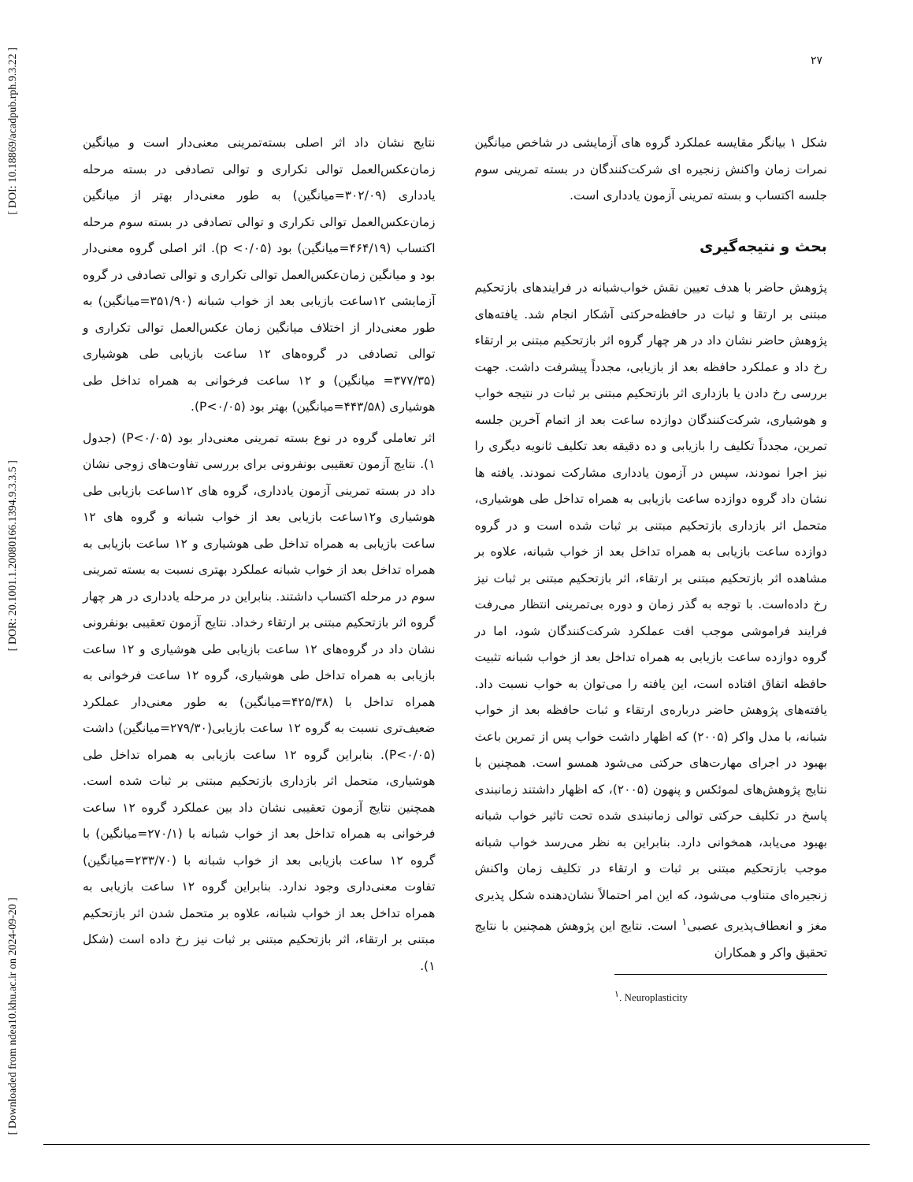[ DOI: 10.18869/acadpub.rph.9.3.22 ]
[ DOR: 20.1001.1.20080166.1394.9.3.3.5 ]
[ Downloaded from ndea10.khu.ac.ir on 2024-09-20 ]
۲۷
نتایج نشان داد اثر اصلی بسته‌تمرینی معنی‌دار است و میانگین زمان‌عکس‌العمل توالی تکراری و توالی تصادفی در بسته مرحله یادداری (۳۰۲/۰۹=میانگین) به طور معنی‌دار بهتر از میانگین زمان‌عکس‌العمل توالی تکراری و توالی تصادفی در بسته سوم مرحله اکتساب (۴۶۴/۱۹=میانگین) بود (p <۰/۰۵). اثر اصلی گروه معنی‌دار بود و میانگین زمان‌عکس‌العمل توالی تکراری و توالی تصادفی در گروه آزمایشی ۱۲ساعت بازیابی بعد از خواب شبانه (۳۵۱/۹۰=میانگین) به طور معنی‌دار از اختلاف میانگین زمان عکس‌العمل توالی تکراری و توالی تصادفی در گروه‌های ۱۲ ساعت بازیابی طی هوشیاری (۳۷۷/۳۵= میانگین) و ۱۲ ساعت فرخوانی به همراه تداخل طی هوشیاری (۴۴۳/۵۸=میانگین) بهتر بود (P<۰/۰۵).
اثر تعاملی گروه در نوع بسته تمرینی معنی‌دار بود (P<۰/۰۵) (جدول ۱). نتایج آزمون تعقیبی بونفرونی برای بررسی تفاوت‌های زوجی نشان داد در بسته تمرینی آزمون یادداری، گروه های ۱۲ساعت بازیابی طی هوشیاری و۱۲ساعت بازیابی بعد از خواب شبانه و گروه های ۱۲ ساعت بازیابی به همراه تداخل طی هوشیاری و ۱۲ ساعت بازیابی به همراه تداخل بعد از خواب شبانه عملکرد بهتری نسبت به بسته تمرینی سوم در مرحله اکتساب داشتند. بنابراین در مرحله یادداری در هر چهار گروه اثر بازتحکیم مبتنی بر ارتقاء رخداد. نتایج آزمون تعقیبی بونفرونی نشان داد در گروه‌های ۱۲ ساعت بازیابی طی هوشیاری و ۱۲ ساعت بازیابی به همراه تداخل طی هوشیاری، گروه ۱۲ ساعت فرخوانی به همراه تداخل با (۴۲۵/۳۸=میانگین) به طور معنی‌دار عملکرد ضعیف‌تری نسبت به گروه ۱۲ ساعت بازیابی(۲۷۹/۳۰=میانگین) داشت (P<۰/۰۵). بنابراین گروه ۱۲ ساعت بازیابی به همراه تداخل طی هوشیاری، متحمل اثر بازداری بازتحکیم مبتنی بر ثبات شده است. همچنین نتایج آزمون تعقیبی نشان داد بین عملکرد گروه ۱۲ ساعت فرخوانی به همراه تداخل بعد از خواب شبانه با (۲۷۰/۱=میانگین) با گروه ۱۲ ساعت بازیابی بعد از خواب شبانه با (۲۳۳/۷۰=میانگین) تفاوت معنی‌داری وجود ندارد. بنابراین گروه ۱۲ ساعت بازیابی به همراه تداخل بعد از خواب شبانه، علاوه بر متحمل شدن اثر بازتحکیم مبتنی بر ارتقاء، اثر بازتحکیم مبتنی بر ثبات نیز رخ داده است (شکل ۱).
شکل ۱ بیانگر مقایسه عملکرد گروه های آزمایشی در شاخص میانگین نمرات زمان واکنش زنجیره ای شرکت‌کنندگان در بسته تمرینی سوم جلسه اکتساب و بسته تمرینی آزمون یادداری است.
بحث و نتیجه‌گیری
پژوهش حاضر با هدف تعیین نقش خواب‌شبانه در فرایندهای بازتحکیم مبتنی بر ارتقا و ثبات در حافظه‌حرکتی آشکار انجام شد. یافته‌های پژوهش حاضر نشان داد در هر چهار گروه اثر بازتحکیم مبتنی بر ارتقاء رخ داد و عملکرد حافظه بعد از بازیابی، مجدداً پیشرفت داشت. جهت بررسی رخ دادن یا بازداری اثر بازتحکیم مبتنی بر ثبات در نتیجه خواب و هوشیاری، شرکت‌کنندگان دوازده ساعت بعد از اتمام آخرین جلسه تمرین، مجدداً تکلیف را بازیابی و ده دقیقه بعد تکلیف ثانویه دیگری را نیز اجرا نمودند، سپس در آزمون یادداری مشارکت نمودند. یافته ها نشان داد گروه دوازده ساعت بازیابی به همراه تداخل طی هوشیاری، متحمل اثر بازداری بازتحکیم مبتنی بر ثبات شده است و در گروه دوازده ساعت بازیابی به همراه تداخل بعد از خواب شبانه، علاوه بر مشاهده اثر بازتحکیم مبتنی بر ارتقاء، اثر بازتحکیم مبتنی بر ثبات نیز رخ داده‌است. با توجه به گذر زمان و دوره بی‌تمرینی انتظار می‌رفت فرایند فراموشی موجب افت عملکرد شرکت‌کنندگان شود، اما در گروه دوازده ساعت بازیابی به همراه تداخل بعد از خواب شبانه تثبیت حافظه اتفاق افتاده است، این یافته را می‌توان به خواب نسبت داد. یافته‌های پژوهش حاضر درباره‌ی ارتقاء و ثبات حافظه بعد از خواب شبانه، با مدل واکر (۲۰۰۵) که اظهار داشت خواب پس از تمرین باعث بهبود در اجرای مهارت‌های حرکتی می‌شود همسو است. همچنین با نتایج پژوهش‌های لموئکس و پنهون (۲۰۰۵)، که اظهار داشتند زمانبندی پاسخ در تکلیف حرکتی توالی زمانبندی شده تحت تاثیر خواب شبانه بهبود می‌یابد، همخوانی دارد. بنابراین به نظر می‌رسد خواب شبانه موجب بازتحکیم مبتنی بر ثبات و ارتقاء در تکلیف زمان واکنش زنجیره‌ای متناوب می‌شود، که این امر احتمالاً نشان‌دهنده شکل پذیری مغز و انعطاف‌پذیری عصبی<sup>۱</sup> است. نتایج این پژوهش همچنین با نتایج تحقیق واکر و همکاران
<sup>۱</sup>. Neuroplasticity